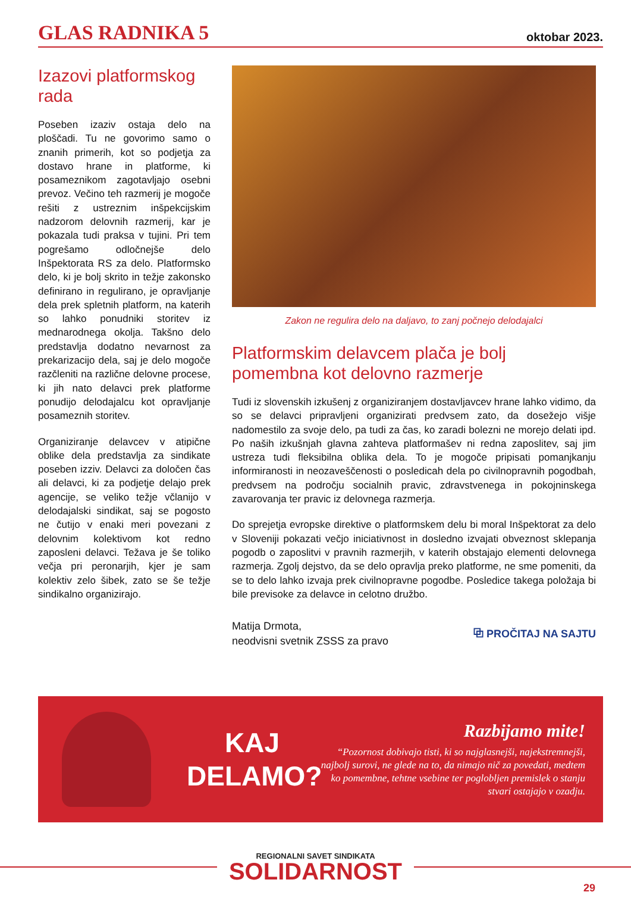GLAS RADNIKA 5 oktobar 2023.
Izazovi platformskog rada
Poseben izaziv ostaja delo na ploščadi. Tu ne govorimo samo o znanih primerih, kot so podjetja za dostavo hrane in platforme, ki posameznikom zagotavljajo osebni prevoz. Večino teh razmerij je mogoče rešiti z ustreznim inšpekcijskim nadzorom delovnih razmerij, kar je pokazala tudi praksa v tujini. Pri tem pogrešamo odločnejše delo Inšpektorata RS za delo. Platformsko delo, ki je bolj skrito in težje zakonsko definirano in regulirano, je opravljanje dela prek spletnih platform, na katerih so lahko ponudniki storitev iz mednarodnega okolja. Takšno delo predstavlja dodatno nevarnost za prekarizacijo dela, saj je delo mogoče razčleniti na različne delovne procese, ki jih nato delavci prek platforme ponudijo delodajalcu kot opravljanje posameznih storitev.
Organiziranje delavcev v atipične oblike dela predstavlja za sindikate poseben izziv. Delavci za določen čas ali delavci, ki za podjetje delajo prek agencije, se veliko težje včlanijo v delodajalski sindikat, saj se pogosto ne čutijo v enaki meri povezani z delovnim kolektivom kot redno zaposleni delavci. Težava je še toliko večja pri peronarjih, kjer je sam kolektiv zelo šibek, zato se še težje sindikalno organizirajo.
Zakon ne regulira delo na daljavo, to zanj počnejo delodajalci
Platformskim delavcem plača je bolj pomembna kot delovno razmerje
Tudi iz slovenskih izkušenj z organiziranjem dostavljavcev hrane lahko vidimo, da so se delavci pripravljeni organizirati predvsem zato, da dosežejo višje nadomestilo za svoje delo, pa tudi za čas, ko zaradi bolezni ne morejo delati ipd. Po naših izkušnjah glavna zahteva platformašev ni redna zaposlitev, saj jim ustreza tudi fleksibilna oblika dela. To je mogoče pripisati pomanjkanju informiranosti in neozaveščenosti o posledicah dela po civilnopravnih pogodbah, predvsem na področju socialnih pravic, zdravstvenega in pokojninskega zavarovanja ter pravic iz delovnega razmerja.
Do sprejetja evropske direktive o platformskem delu bi moral Inšpektorat za delo v Sloveniji pokazati večjo iniciativnost in dosledno izvajati obveznost sklepanja pogodb o zaposlitvi v pravnih razmerjih, v katerih obstajajo elementi delovnega razmerja. Zgolj dejstvo, da se delo opravlja preko platforme, ne sme pomeniti, da se to delo lahko izvaja prek civilnopravne pogodbe. Posledice takega položaja bi bile previsoke za delavce in celotno družbo.
Matija Drmota,
neodvisni svetnik ZSSS za pravo
⧉ PROČITAJ NA SAJTU
KAJ
DELAMO?
Razbijamo mite!
“Pozornost dobivajo tisti, ki so najglasnejši, najekstremnejši, najbolj surovi, ne glede na to, da nimajo nič za povedati, medtem ko pomembne, tehtne vsebine ter poglobljen premislek o stanju stvari ostajajo v ozadju.
REGIONALNI SAVET SINDIKATA
SOLIDARNOST
29